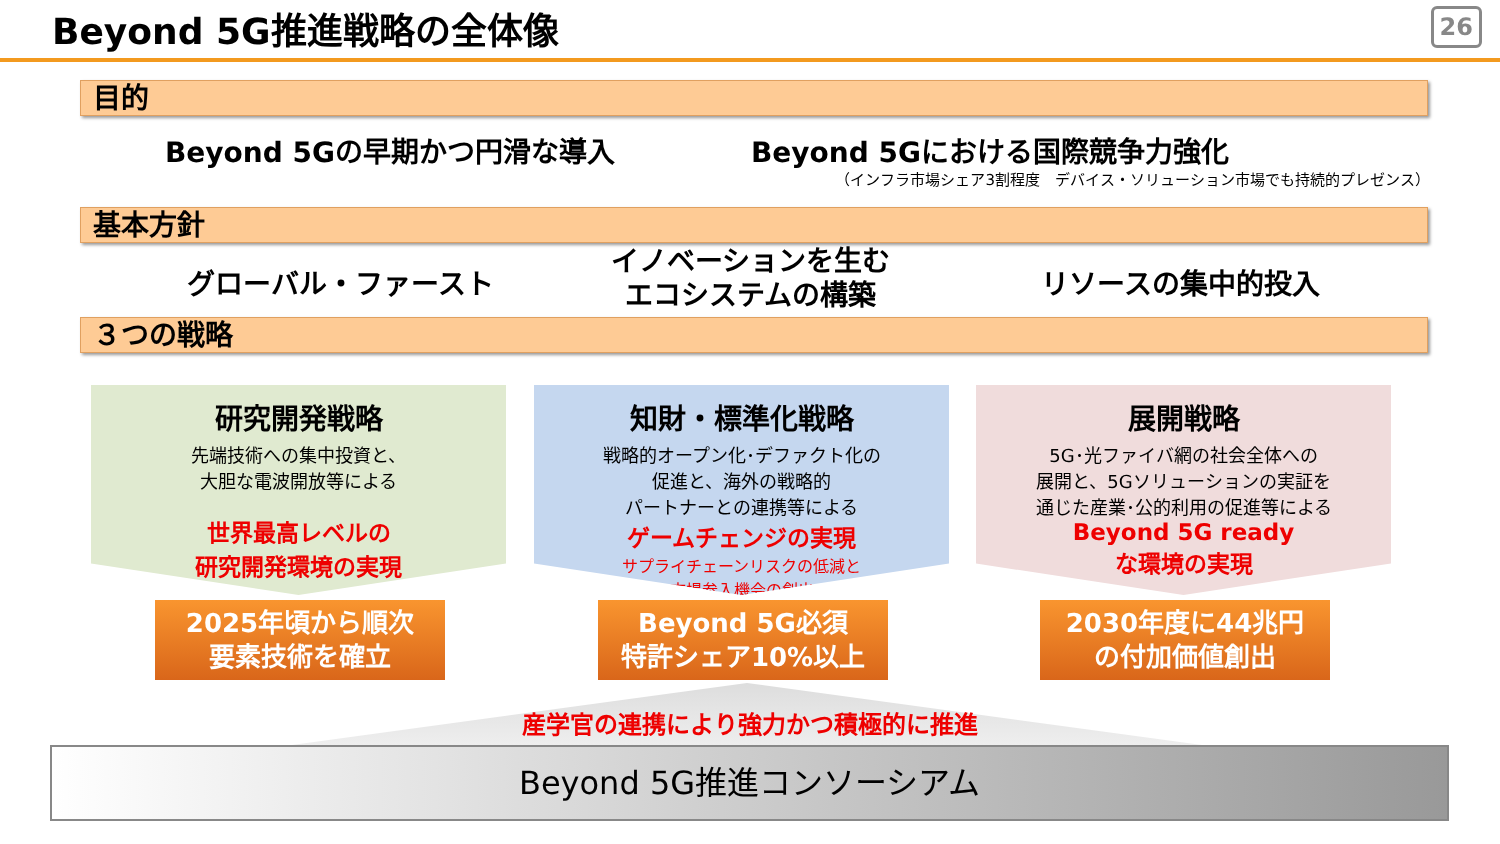Beyond 5G推進戦略の全体像 26
目的
Beyond 5Gの早期かつ円滑な導入 Beyond 5Gにおける国際競争力強化
（インフラ市場シェア3割程度　デバイス・ソリューション市場でも持続的プレゼンス）
基本方針
グローバル・ファースト
イノベーションを生む
エコシステムの構築
リソースの集中的投入
３つの戦略
研究開発戦略
先端技術への集中投資と、
大胆な電波開放等による
世界最高レベルの
研究開発環境の実現
知財・標準化戦略
戦略的オープン化･デファクト化の
促進と、海外の戦略的
パートナーとの連携等による
ゲームチェンジの実現
サプライチェーンリスクの低減と
市場参入機会の創出
展開戦略
5G･光ファイバ網の社会全体への
展開と、5Gソリューションの実証を
通じた産業･公的利用の促進等による
Beyond 5G ready
な環境の実現
2025年頃から順次
要素技術を確立
Beyond 5G必須
特許シェア10%以上
2030年度に44兆円
の付加価値創出
Beyond 5G推進コンソーシアム
産学官の連携により強力かつ積極的に推進